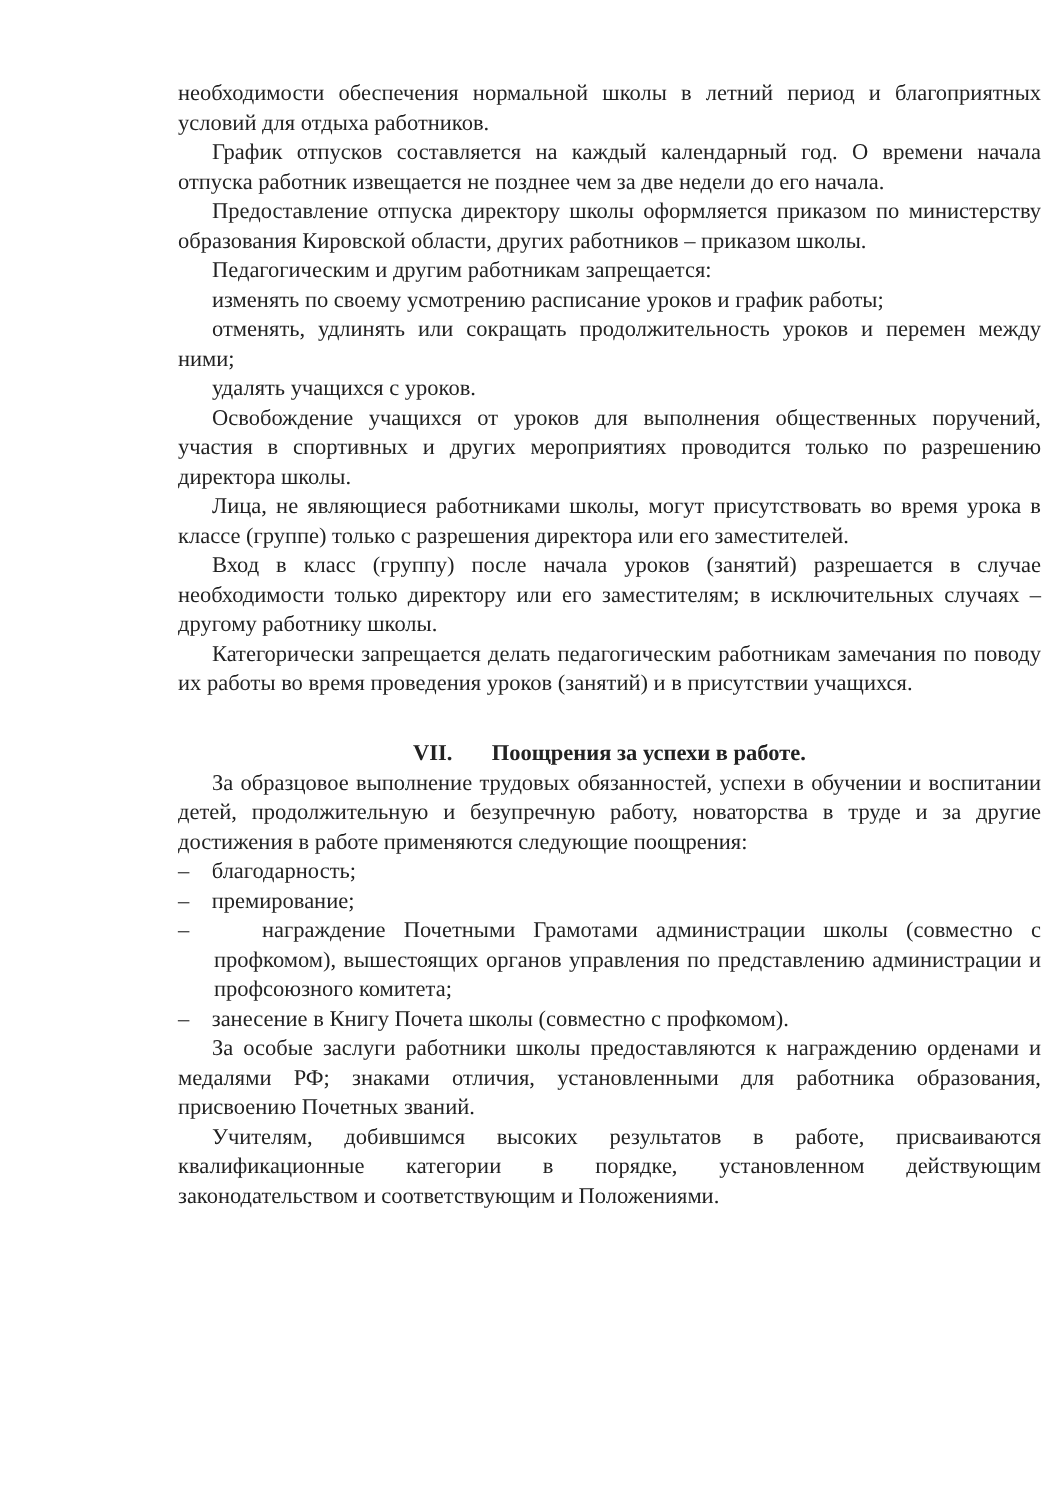необходимости обеспечения нормальной школы в летний период и благоприятных условий для отдыха работников.
График отпусков составляется на каждый календарный год. О времени начала отпуска работник извещается не позднее чем за две недели до его начала.
Предоставление отпуска директору школы оформляется приказом по министерству образования Кировской области, других работников – приказом школы.
Педагогическим и другим работникам запрещается:
изменять по своему усмотрению расписание уроков и график работы;
отменять, удлинять или сокращать продолжительность уроков и перемен между ними;
удалять учащихся с уроков.
Освобождение учащихся от уроков для выполнения общественных поручений, участия в спортивных и других мероприятиях проводится только по разрешению директора школы.
Лица, не являющиеся работниками школы, могут присутствовать во время урока в классе (группе) только с разрешения директора или его заместителей.
Вход в класс (группу) после начала уроков (занятий) разрешается в случае необходимости только директору или его заместителям; в исключительных случаях – другому работнику школы.
Категорически запрещается делать педагогическим работникам замечания по поводу их работы во время проведения уроков (занятий) и в присутствии учащихся.
VII. Поощрения за успехи в работе.
За образцовое выполнение трудовых обязанностей, успехи в обучении и воспитании детей, продолжительную и безупречную работу, новаторства в труде и за другие достижения в работе применяются следующие поощрения:
– благодарность;
– премирование;
– награждение Почетными Грамотами администрации школы (совместно с профкомом), вышестоящих органов управления по представлению администрации и профсоюзного комитета;
– занесение в Книгу Почета школы (совместно с профкомом).
За особые заслуги работники школы предоставляются к награждению орденами и медалями РФ; знаками отличия, установленными для работника образования, присвоению Почетных званий.
Учителям, добившимся высоких результатов в работе, присваиваются квалификационные категории в порядке, установленном действующим законодательством и соответствующим и Положениями.